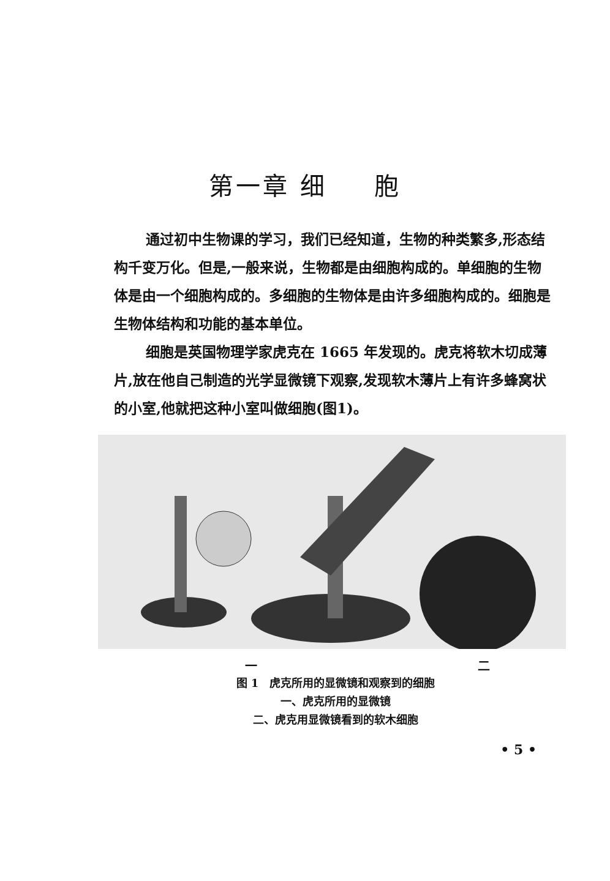第一章 细 　 胞
通过初中生物课的学习，我们已经知道，生物的种类繁多,形态结构千变万化。但是,一般来说，生物都是由细胞构成的。单细胞的生物体是由一个细胞构成的。多细胞的生物体是由许多细胞构成的。细胞是生物体结构和功能的基本单位。
细胞是英国物理学家虎克在 1665 年发现的。虎克将软木切成薄片,放在他自己制造的光学显微镜下观察,发现软木薄片上有许多蜂窝状的小室,他就把这种小室叫做细胞(图1)。
一 二
图 1　虎克所用的显微镜和观察到的细胞
一、虎克所用的显微镜
二、虎克用显微镜看到的软木细胞
• 5 •